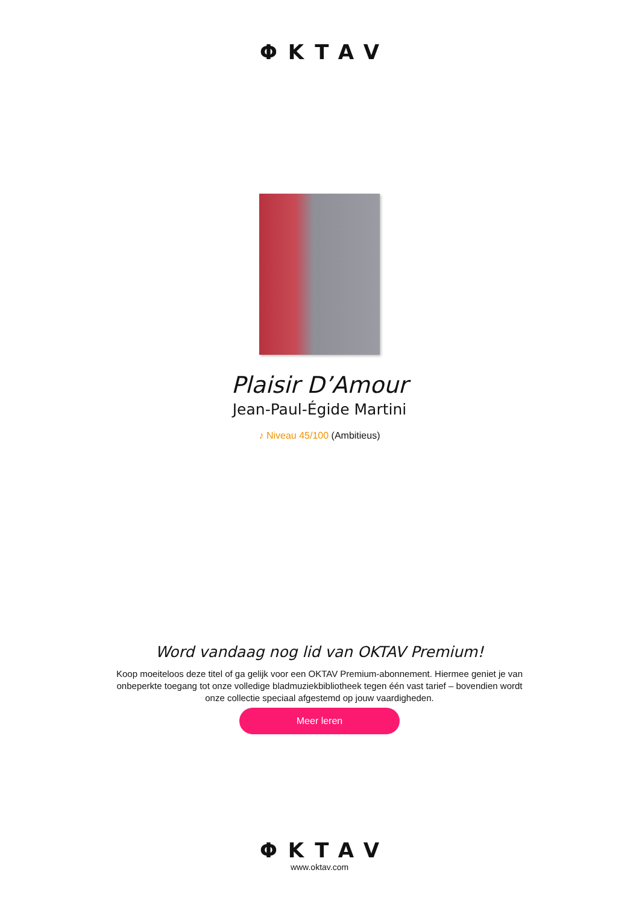ΦKTAV
Plaisir D’Amour
Jean-Paul-Égide Martini
♪ Niveau 45/100 (Ambitieus)
Word vandaag nog lid van OKTAV Premium!
Koop moeiteloos deze titel of ga gelijk voor een OKTAV Premium-abonnement. Hiermee geniet je van onbeperkte toegang tot onze volledige bladmuziekbibliotheek tegen één vast tarief – bovendien wordt onze collectie speciaal afgestemd op jouw vaardigheden.
Meer leren
ΦKTAV
www.oktav.com